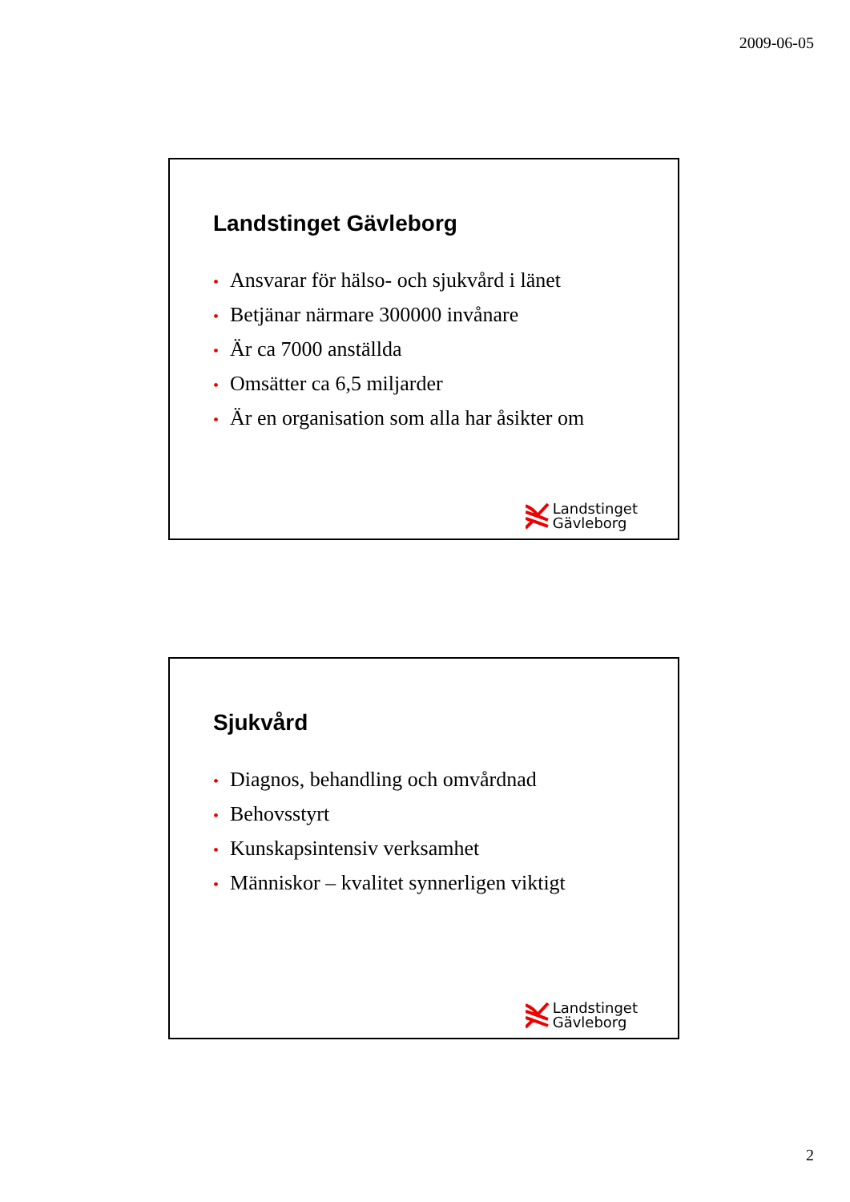2009-06-05
Landstinget Gävleborg
• Ansvarar för hälso- och sjukvård i länet
• Betjänar närmare 300000 invånare
• Är ca 7000 anställda
• Omsätter ca 6,5 miljarder
• Är en organisation som alla har åsikter om
Landstinget
Gävleborg
Sjukvård
• Diagnos, behandling och omvårdnad
• Behovsstyrt
• Kunskapsintensiv verksamhet
• Människor – kvalitet synnerligen viktigt
Landstinget
Gävleborg
2